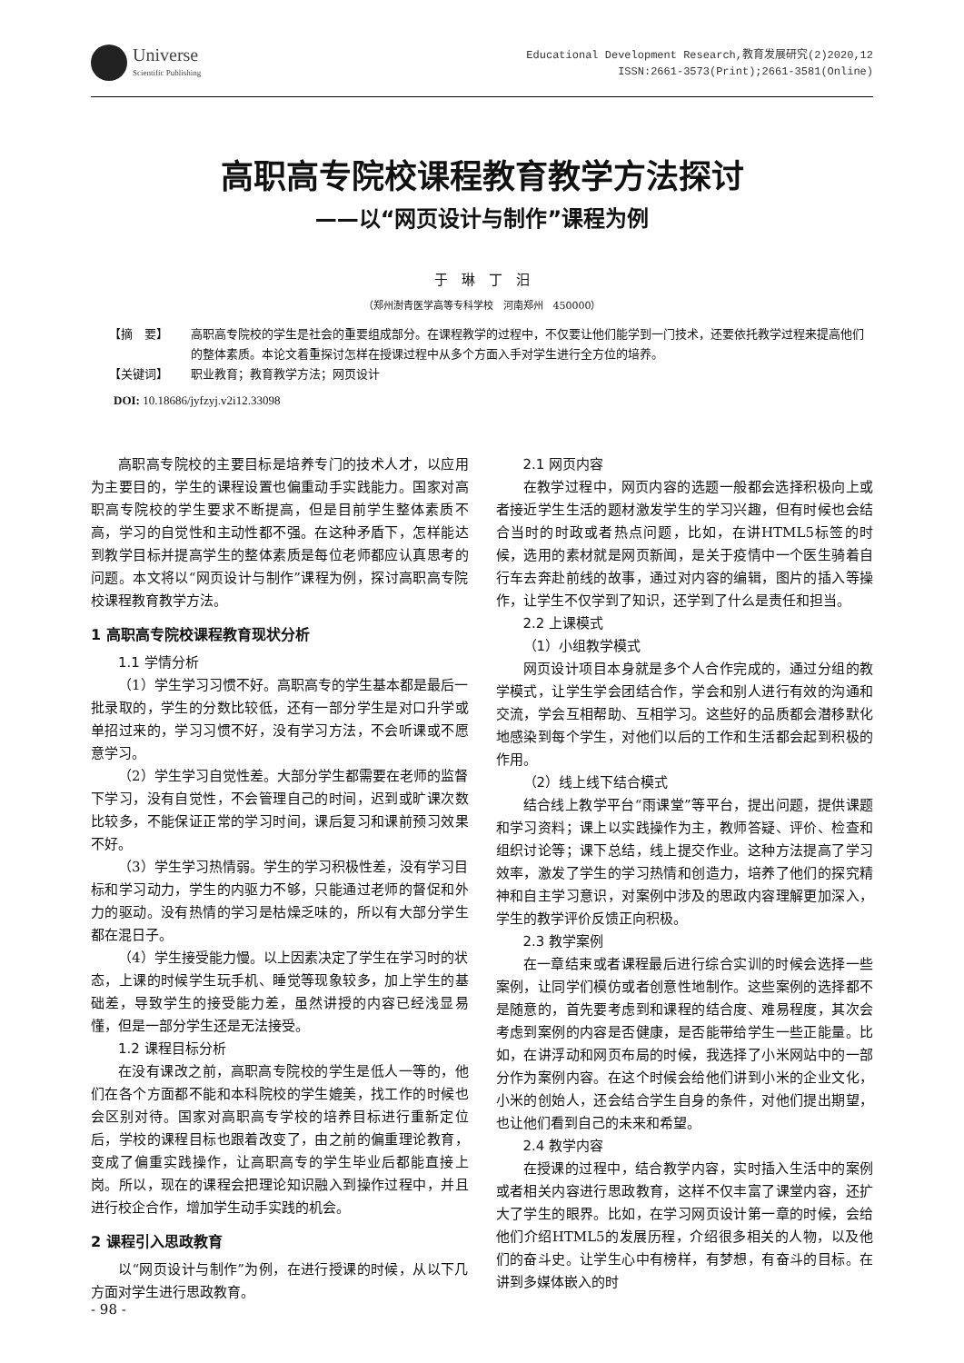Universe
Scientific Publishing
Educational Development Research,教育发展研究(2)2020,12
ISSN:2661-3573(Print);2661-3581(Online)
高职高专院校课程教育教学方法探讨
——以“网页设计与制作”课程为例
于　琳　丁　汨
（郑州澍青医学高等专科学校　河南郑州　450000）
【摘　要】 高职高专院校的学生是社会的重要组成部分。在课程教学的过程中，不仅要让他们能学到一门技术，还要依托教学过程来提高他们的整体素质。本论文着重探讨怎样在授课过程中从多个方面入手对学生进行全方位的培养。
【关键词】 职业教育；教育教学方法；网页设计
DOI: 10.18686/jyfzyj.v2i12.33098
高职高专院校的主要目标是培养专门的技术人才，以应用为主要目的，学生的课程设置也偏重动手实践能力。国家对高职高专院校的学生要求不断提高，但是目前学生整体素质不高，学习的自觉性和主动性都不强。在这种矛盾下，怎样能达到教学目标并提高学生的整体素质是每位老师都应认真思考的问题。本文将以“网页设计与制作”课程为例，探讨高职高专院校课程教育教学方法。
1 高职高专院校课程教育现状分析
1.1 学情分析
（1）学生学习习惯不好。高职高专的学生基本都是最后一批录取的，学生的分数比较低，还有一部分学生是对口升学或单招过来的，学习习惯不好，没有学习方法，不会听课或不愿意学习。
（2）学生学习自觉性差。大部分学生都需要在老师的监督下学习，没有自觉性，不会管理自己的时间，迟到或旷课次数比较多，不能保证正常的学习时间，课后复习和课前预习效果不好。
（3）学生学习热情弱。学生的学习积极性差，没有学习目标和学习动力，学生的内驱力不够，只能通过老师的督促和外力的驱动。没有热情的学习是枯燥乏味的，所以有大部分学生都在混日子。
（4）学生接受能力慢。以上因素决定了学生在学习时的状态，上课的时候学生玩手机、睡觉等现象较多，加上学生的基础差，导致学生的接受能力差，虽然讲授的内容已经浅显易懂，但是一部分学生还是无法接受。
1.2 课程目标分析
在没有课改之前，高职高专院校的学生是低人一等的，他们在各个方面都不能和本科院校的学生媲美，找工作的时候也会区别对待。国家对高职高专学校的培养目标进行重新定位后，学校的课程目标也跟着改变了，由之前的偏重理论教育，变成了偏重实践操作，让高职高专的学生毕业后都能直接上岗。所以，现在的课程会把理论知识融入到操作过程中，并且进行校企合作，增加学生动手实践的机会。
2 课程引入思政教育
以“网页设计与制作”为例，在进行授课的时候，从以下几方面对学生进行思政教育。
2.1 网页内容
在教学过程中，网页内容的选题一般都会选择积极向上或者接近学生生活的题材激发学生的学习兴趣，但有时候也会结合当时的时政或者热点问题，比如，在讲HTML5标签的时候，选用的素材就是网页新闻，是关于疫情中一个医生骑着自行车去奔赴前线的故事，通过对内容的编辑，图片的插入等操作，让学生不仅学到了知识，还学到了什么是责任和担当。
2.2 上课模式
（1）小组教学模式
网页设计项目本身就是多个人合作完成的，通过分组的教学模式，让学生学会团结合作，学会和别人进行有效的沟通和交流，学会互相帮助、互相学习。这些好的品质都会潜移默化地感染到每个学生，对他们以后的工作和生活都会起到积极的作用。
（2）线上线下结合模式
结合线上教学平台“雨课堂”等平台，提出问题，提供课题和学习资料；课上以实践操作为主，教师答疑、评价、检查和组织讨论等；课下总结，线上提交作业。这种方法提高了学习效率，激发了学生的学习热情和创造力，培养了他们的探究精神和自主学习意识，对案例中涉及的思政内容理解更加深入，学生的教学评价反馈正向积极。
2.3 教学案例
在一章结束或者课程最后进行综合实训的时候会选择一些案例，让同学们模仿或者创意性地制作。这些案例的选择都不是随意的，首先要考虑到和课程的结合度、难易程度，其次会考虑到案例的内容是否健康，是否能带给学生一些正能量。比如，在讲浮动和网页布局的时候，我选择了小米网站中的一部分作为案例内容。在这个时候会给他们讲到小米的企业文化，小米的创始人，还会结合学生自身的条件，对他们提出期望，也让他们看到自己的未来和希望。
2.4 教学内容
在授课的过程中，结合教学内容，实时插入生活中的案例或者相关内容进行思政教育，这样不仅丰富了课堂内容，还扩大了学生的眼界。比如，在学习网页设计第一章的时候，会给他们介绍HTML5的发展历程，介绍很多相关的人物，以及他们的奋斗史。让学生心中有榜样，有梦想，有奋斗的目标。在讲到多媒体嵌入的时
- 98 -